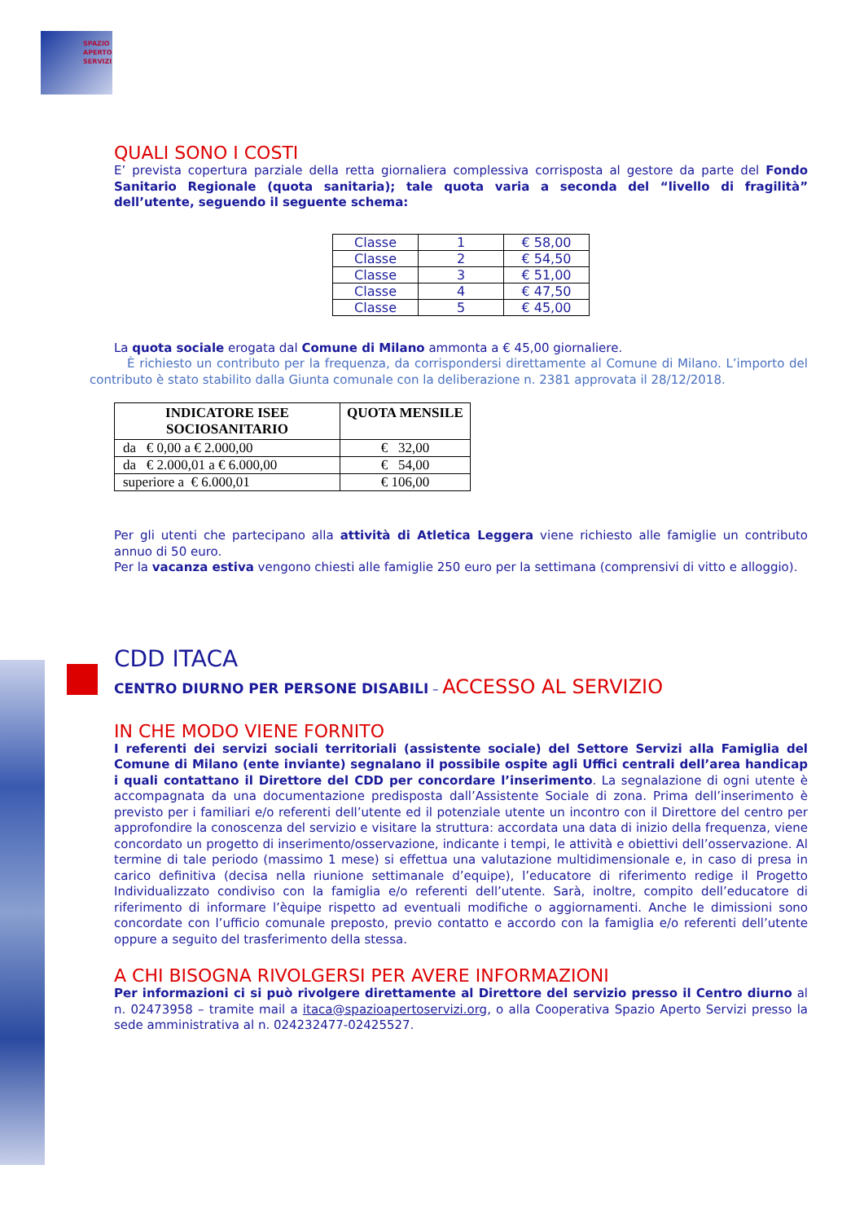SPAZIO
APERTO
SERVIZI
QUALI SONO I COSTI
E’ prevista copertura parziale della retta giornaliera complessiva corrisposta al gestore da parte del Fondo Sanitario Regionale (quota sanitaria); tale quota varia a seconda del “livello di fragilità” dell’utente, seguendo il seguente schema:
| Classe | 1 | € 58,00 |
| Classe | 2 | € 54,50 |
| Classe | 3 | € 51,00 |
| Classe | 4 | € 47,50 |
| Classe | 5 | € 45,00 |
La quota sociale erogata dal Comune di Milano ammonta a € 45,00 giornaliere.
È richiesto un contributo per la frequenza, da corrispondersi direttamente al Comune di Milano. L’importo del contributo è stato stabilito dalla Giunta comunale con la deliberazione n. 2381 approvata il 28/12/2018.
| INDICATORE ISEE SOCIOSANITARIO | QUOTA MENSILE |
| --- | --- |
| da € 0,00 a € 2.000,00 | € 32,00 |
| da € 2.000,01 a € 6.000,00 | € 54,00 |
| superiore a € 6.000,01 | € 106,00 |
Per gli utenti che partecipano alla attività di Atletica Leggera viene richiesto alle famiglie un contributo annuo di 50 euro.
Per la vacanza estiva vengono chiesti alle famiglie 250 euro per la settimana (comprensivi di vitto e alloggio).
CDD ITACA
CENTRO DIURNO PER PERSONE DISABILI – ACCESSO AL SERVIZIO
IN CHE MODO VIENE FORNITO
I referenti dei servizi sociali territoriali (assistente sociale) del Settore Servizi alla Famiglia del Comune di Milano (ente inviante) segnalano il possibile ospite agli Uffici centrali dell’area handicap i quali contattano il Direttore del CDD per concordare l’inserimento. La segnalazione di ogni utente è accompagnata da una documentazione predisposta dall’Assistente Sociale di zona. Prima dell’inserimento è previsto per i familiari e/o referenti dell’utente ed il potenziale utente un incontro con il Direttore del centro per approfondire la conoscenza del servizio e visitare la struttura: accordata una data di inizio della frequenza, viene concordato un progetto di inserimento/osservazione, indicante i tempi, le attività e obiettivi dell’osservazione. Al termine di tale periodo (massimo 1 mese) si effettua una valutazione multidimensionale e, in caso di presa in carico definitiva (decisa nella riunione settimanale d’equipe), l’educatore di riferimento redige il Progetto Individualizzato condiviso con la famiglia e/o referenti dell’utente. Sarà, inoltre, compito dell’educatore di riferimento di informare l’èquipe rispetto ad eventuali modifiche o aggiornamenti. Anche le dimissioni sono concordate con l’ufficio comunale preposto, previo contatto e accordo con la famiglia e/o referenti dell’utente oppure a seguito del trasferimento della stessa.
A CHI BISOGNA RIVOLGERSI PER AVERE INFORMAZIONI
Per informazioni ci si può rivolgere direttamente al Direttore del servizio presso il Centro diurno al n. 02473958 – tramite mail a itaca@spazioapertoservizi.org, o alla Cooperativa Spazio Aperto Servizi presso la sede amministrativa al n. 024232477-02425527.